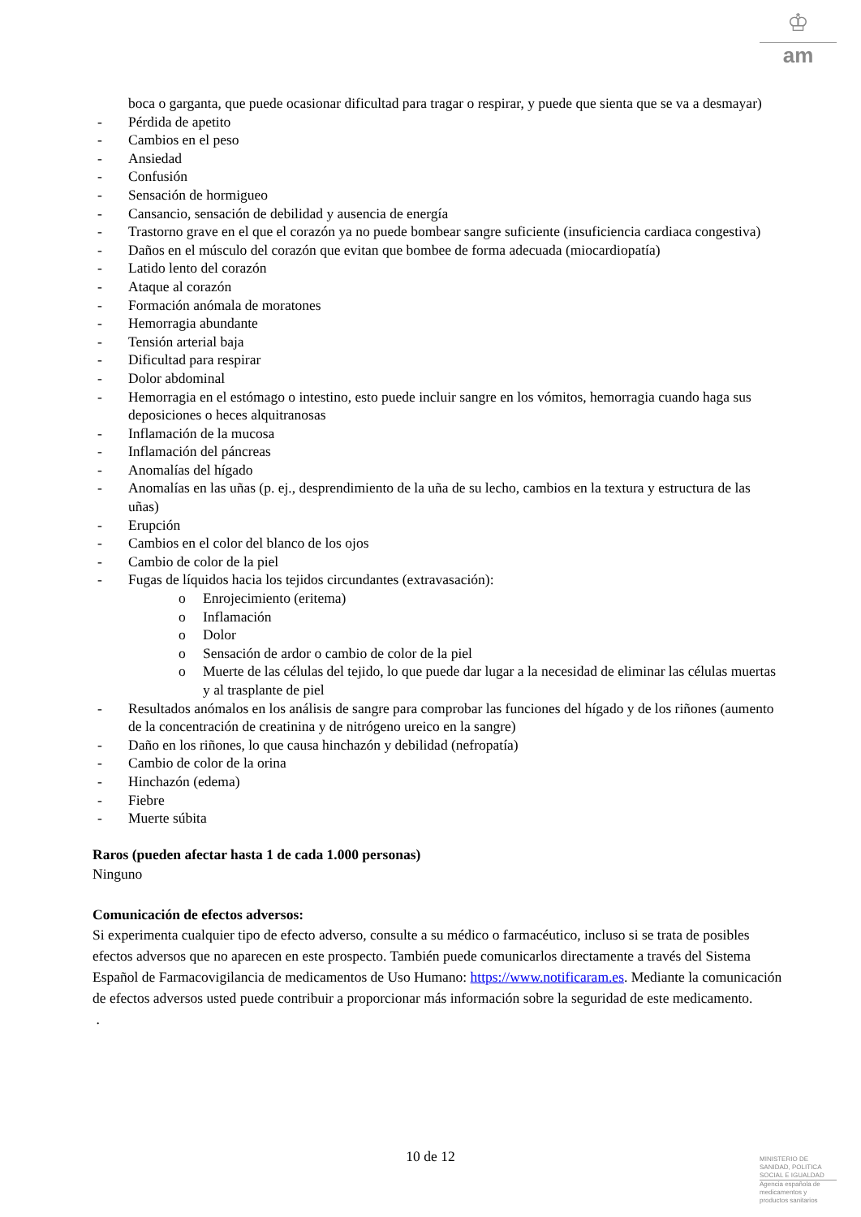♔
am
boca o garganta, que puede ocasionar dificultad para tragar o respirar, y puede que sienta que se va a desmayar)
- Pérdida de apetito
- Cambios en el peso
- Ansiedad
- Confusión
- Sensación de hormigueo
- Cansancio, sensación de debilidad y ausencia de energía
- Trastorno grave en el que el corazón ya no puede bombear sangre suficiente (insuficiencia cardiaca congestiva)
- Daños en el músculo del corazón que evitan que bombee de forma adecuada (miocardiopatía)
- Latido lento del corazón
- Ataque al corazón
- Formación anómala de moratones
- Hemorragia abundante
- Tensión arterial baja
- Dificultad para respirar
- Dolor abdominal
- Hemorragia en el estómago o intestino, esto puede incluir sangre en los vómitos, hemorragia cuando haga sus deposiciones o heces alquitranosas
- Inflamación de la mucosa
- Inflamación del páncreas
- Anomalías del hígado
- Anomalías en las uñas (p. ej., desprendimiento de la uña de su lecho, cambios en la textura y estructura de las uñas)
- Erupción
- Cambios en el color del blanco de los ojos
- Cambio de color de la piel
- Fugas de líquidos hacia los tejidos circundantes (extravasación):
o Enrojecimiento (eritema)
o Inflamación
o Dolor
o Sensación de ardor o cambio de color de la piel
o Muerte de las células del tejido, lo que puede dar lugar a la necesidad de eliminar las células muertas y al trasplante de piel
- Resultados anómalos en los análisis de sangre para comprobar las funciones del hígado y de los riñones (aumento de la concentración de creatinina y de nitrógeno ureico en la sangre)
- Daño en los riñones, lo que causa hinchazón y debilidad (nefropatía)
- Cambio de color de la orina
- Hinchazón (edema)
- Fiebre
- Muerte súbita
Raros (pueden afectar hasta 1 de cada 1.000 personas)
Ninguno
Comunicación de efectos adversos:
Si experimenta cualquier tipo de efecto adverso, consulte a su médico o farmacéutico, incluso si se trata de posibles efectos adversos que no aparecen en este prospecto. También puede comunicarlos directamente a través del Sistema Español de Farmacovigilancia de medicamentos de Uso Humano: https://www.notificaram.es. Mediante la comunicación de efectos adversos usted puede contribuir a proporcionar más información sobre la seguridad de este medicamento.
.
10 de 12
MINISTERIO DE
SANIDAD, POLITICA
SOCIAL E IGUALDAD
Agencia española de
medicamentos y
productos sanitarios